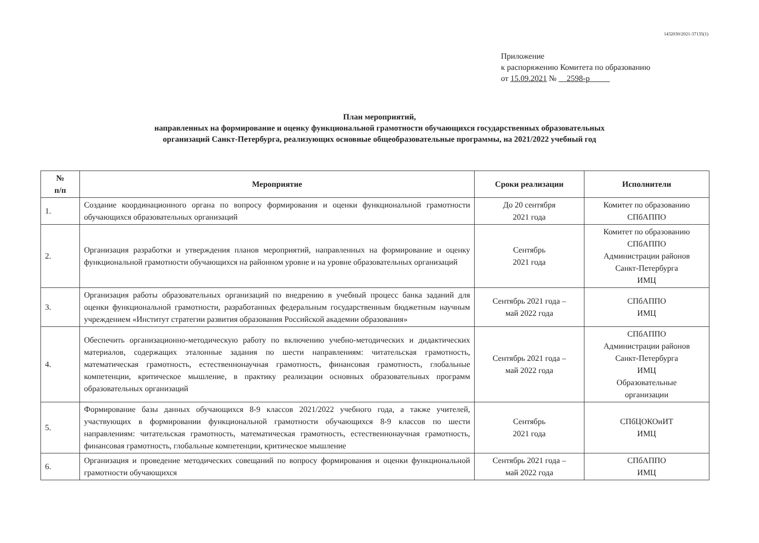1432030/2021-37135(1)
Приложение
к распоряжению Комитета по образованию
от 15.09.2021 № 2598-р
План мероприятий,
направленных на формирование и оценку функциональной грамотности обучающихся государственных образовательных
организаций Санкт-Петербурга, реализующих основные общеобразовательные программы, на 2021/2022 учебный год
| № п/п | Мероприятие | Сроки реализации | Исполнители |
| --- | --- | --- | --- |
| 1. | Создание координационного органа по вопросу формирования и оценки функциональной грамотности обучающихся образовательных организаций | До 20 сентября 2021 года | Комитет по образованию СПбАППО |
| 2. | Организация разработки и утверждения планов мероприятий, направленных на формирование и оценку функциональной грамотности обучающихся на районном уровне и на уровне образовательных организаций | Сентябрь 2021 года | Комитет по образованию СПбАППО Администрации районов Санкт-Петербурга ИМЦ |
| 3. | Организация работы образовательных организаций по внедрению в учебный процесс банка заданий для оценки функциональной грамотности, разработанных федеральным государственным бюджетным научным учреждением «Институт стратегии развития образования Российской академии образования» | Сентябрь 2021 года – май 2022 года | СПбАППО ИМЦ |
| 4. | Обеспечить организационно-методическую работу по включению учебно-методических и дидактических материалов, содержащих эталонные задания по шести направлениям: читательская грамотность, математическая грамотность, естественнонаучная грамотность, финансовая грамотность, глобальные компетенции, критическое мышление, в практику реализации основных образовательных программ образовательных организаций | Сентябрь 2021 года – май 2022 года | СПбАППО Администрации районов Санкт-Петербурга ИМЦ Образовательные организации |
| 5. | Формирование базы данных обучающихся 8-9 классов 2021/2022 учебного года, а также учителей, участвующих в формировании функциональной грамотности обучающихся 8-9 классов по шести направлениям: читательская грамотность, математическая грамотность, естественнонаучная грамотность, финансовая грамотность, глобальные компетенции, критическое мышление | Сентябрь 2021 года | СПбЦОКОиИТ ИМЦ |
| 6. | Организация и проведение методических совещаний по вопросу формирования и оценки функциональной грамотности обучающихся | Сентябрь 2021 года – май 2022 года | СПбАППО ИМЦ |